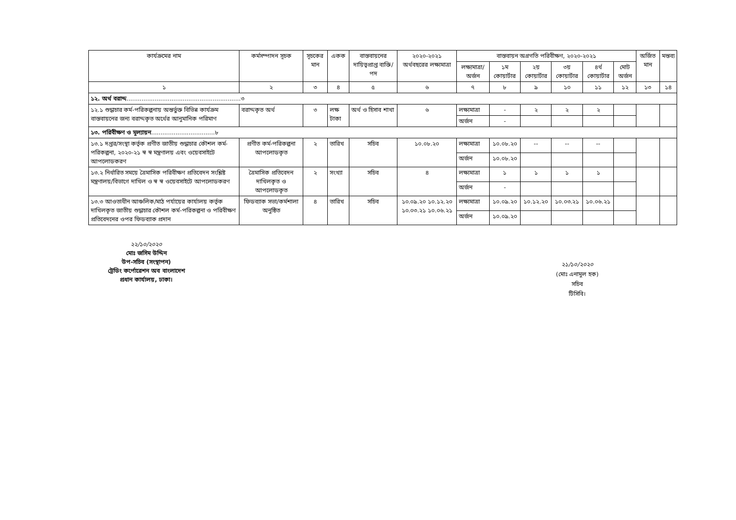| কার্যক্রমের নাম | কর্মসম্পাদন সূচক | সূচকের মান | একক | বাস্তবায়নের দায়িত্বপ্রাপ্ত ব্যক্তি/পদ | ২০২০-২০২১ অর্থবছরের লক্ষ্যমাত্রা | বাস্তবায়ন অগ্রগতি পরিবীক্ষণ, ২০২০-২০২১ | | | | | | অর্জিত মান | মন্তব্য |
| --- | --- | --- | --- | --- | --- | --- | --- | --- | --- | --- | --- | --- | --- |
| | | | | | | লক্ষ্যমাত্রা/ অর্জন | ১ম কোয়ার্টার | ২য় কোয়ার্টার | ৩য় কোয়ার্টার | ৪র্থ কোয়ার্টার | মোট অর্জন | | |
| ১ | ২ | ৩ | ৪ | ৫ | ৬ | ৭ | ৮ | ৯ | ১০ | ১১ | ১২ | ১৩ | ১৪ |
| ১২. অর্থ বরাদ্দ .............................................................৩ | | | | | | | | | | | | | |
| ১২.১ শুদ্ধাচার কর্ম-পরিকল্পনায় অন্তর্ভুক্ত বিভিন্ন কার্যক্রম বাস্তবায়নের জন্য বরাদ্দকৃত অর্থের আনুমানিক পরিমাণ | বরাদ্দকৃত অর্থ | ৩ | লক্ষ টাকা | অর্থ ও হিসাব শাখা | ৬ | লক্ষ্যমাত্রা | - | ২ | ২ | ২ | | | |
| | | | | | | অর্জন | - | | | | | | |
| ১৩. পরিবীক্ষণ ও মূল্যায়ন ..................................৮ | | | | | | | | | | | | | |
| ১৩.১ দপ্তর/সংস্থা কর্তৃক প্রণীত জাতীয় শুদ্ধাচার কৌশল কর্ম-পরিকল্পনা, ২০২০-২১ স্ব স্ব মন্ত্রণালয় এবং ওয়েবসাইটে আপলোডকরণ | প্রণীত কর্ম-পরিকল্পনা আপলোডকৃত | ২ | তারিখ | সচিব | ১০.০৮.২০ | লক্ষ্যমাত্রা | ১০.০৮.২০ | -- | -- | -- | | | |
| | | | | | | অর্জন | ১০.০৮.২০ | | | | | | |
| ১৩.২ নির্ধারিত সময়ে ত্রৈমাসিক পরিবীক্ষণ প্রতিবেদন সংশ্লিষ্ট মন্ত্রণালয়/বিভাগে দাখিল ও স্ব স্ব ওয়েবসাইটে আপলোডকরণ | ত্রৈমাসিক প্রতিবেদন দাখিলকৃত ও আপলোডকৃত | ২ | সংখ্যা | সচিব | ৪ | লক্ষ্যমাত্রা | ১ | ১ | ১ | ১ | | | |
| | | | | | | অর্জন | - | | | | | | |
| ১৩.৩ আওতাধীন আঞ্চলিক/মাঠ পর্যায়ের কার্যালয় কর্তৃক দাখিলকৃত জাতীয় শুদ্ধাচার কৌশল কর্ম-পরিকল্পনা ও পরিবীক্ষণ প্রতিবেদনের ওপর ফিডব্যাক প্রদান | ফিডব্যাক সভা/কর্মশালা অনুষ্ঠিত | ৪ | তারিখ | সচিব | ১০.০৯.২০ ১০.১২.২০ ১০.০৩.২১ ১০.০৬.২১ | লক্ষ্যমাত্রা | ১০.০৯.২০ | ১০.১২.২০ | ১০.০৩.২১ | ১০.০৬.২১ | | | |
| | | | | | | অর্জন | ১০.০৯.২০ | | | | | | |
২২/১০/২০২০
মোঃ জসিম উদ্দিন
উপ-সচিব (সংস্থাপন)
ট্রেডিং কর্পোরেশন অব বাংলাদেশ
প্রধান কার্যালয়, ঢাকা।
২১/১০/২০২০
(মোঃ এনামুল হক)
সচিব
টিসিবি।